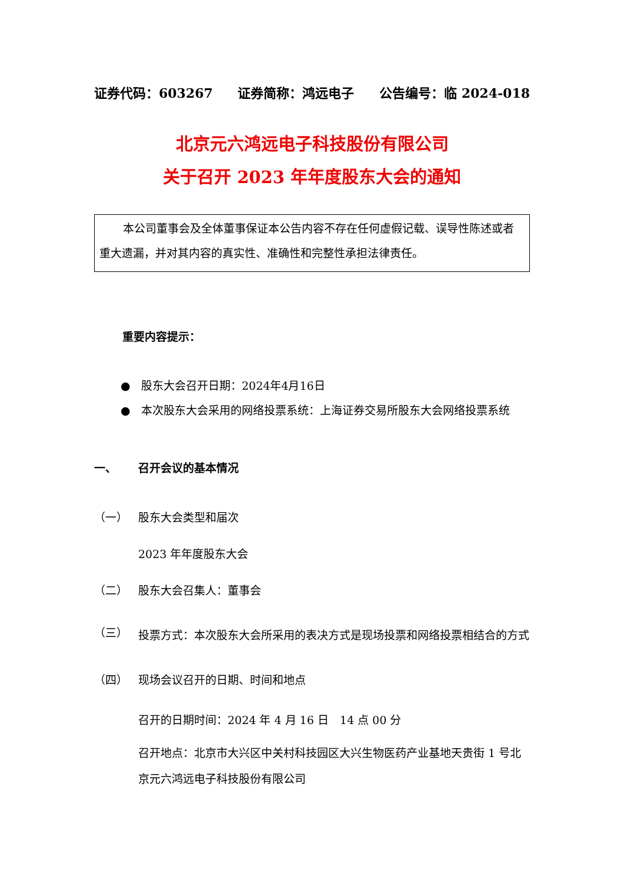证券代码：603267 证券简称：鸿远电子 公告编号：临 2024-018
北京元六鸿远电子科技股份有限公司
关于召开 2023 年年度股东大会的通知
本公司董事会及全体董事保证本公告内容不存在任何虚假记载、误导性陈述或者重大遗漏，并对其内容的真实性、准确性和完整性承担法律责任。
重要内容提示：
● 股东大会召开日期：2024年4月16日
● 本次股东大会采用的网络投票系统：上海证券交易所股东大会网络投票系统
一、 召开会议的基本情况
（一） 股东大会类型和届次
2023 年年度股东大会
（二） 股东大会召集人：董事会
（三） 投票方式：本次股东大会所采用的表决方式是现场投票和网络投票相结合的方式
（四） 现场会议召开的日期、时间和地点
召开的日期时间：2024 年 4 月 16 日　14 点 00 分
召开地点：北京市大兴区中关村科技园区大兴生物医药产业基地天贵街 1 号北京元六鸿远电子科技股份有限公司